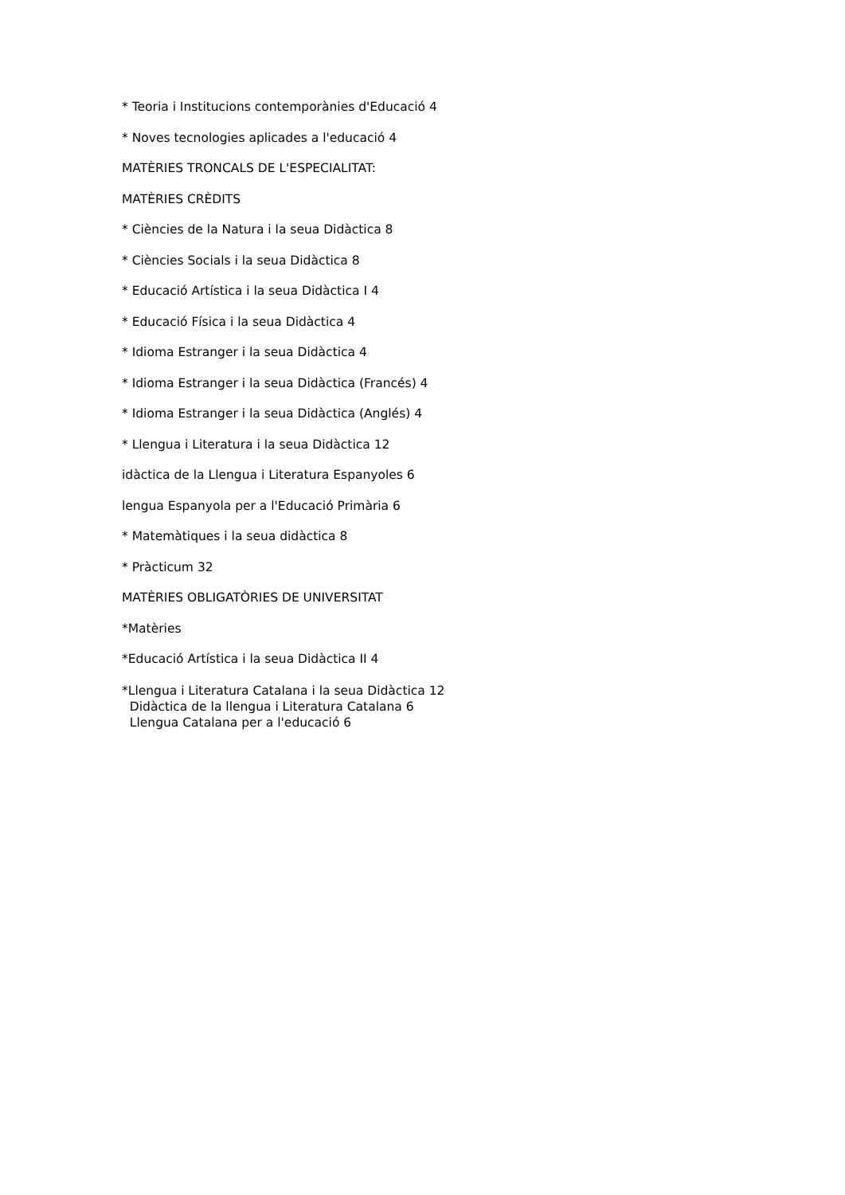* Teoria i Institucions contemporànies d'Educació 4
* Noves tecnologies aplicades a l'educació 4
MATÈRIES TRONCALS DE L'ESPECIALITAT:
MATÈRIES CRÈDITS
* Ciències de la Natura i la seua Didàctica 8
* Ciències Socials i la seua Didàctica 8
* Educació Artística i la seua Didàctica I 4
* Educació Física i la seua Didàctica 4
* Idioma Estranger i la seua Didàctica 4
* Idioma Estranger i la seua Didàctica (Francés) 4
* Idioma Estranger i la seua Didàctica (Anglés) 4
* Llengua i Literatura i la seua Didàctica 12
idàctica de la Llengua i Literatura Espanyoles 6
lengua Espanyola per a l'Educació Primària 6
* Matemàtiques i la seua didàctica 8
* Pràcticum 32
MATÈRIES OBLIGATÒRIES DE UNIVERSITAT
*Matèries
*Educació Artística i la seua Didàctica II 4
*Llengua i Literatura Catalana i la seua Didàctica 12
Didàctica de la llengua i Literatura Catalana 6
Llengua Catalana per a l'educació 6